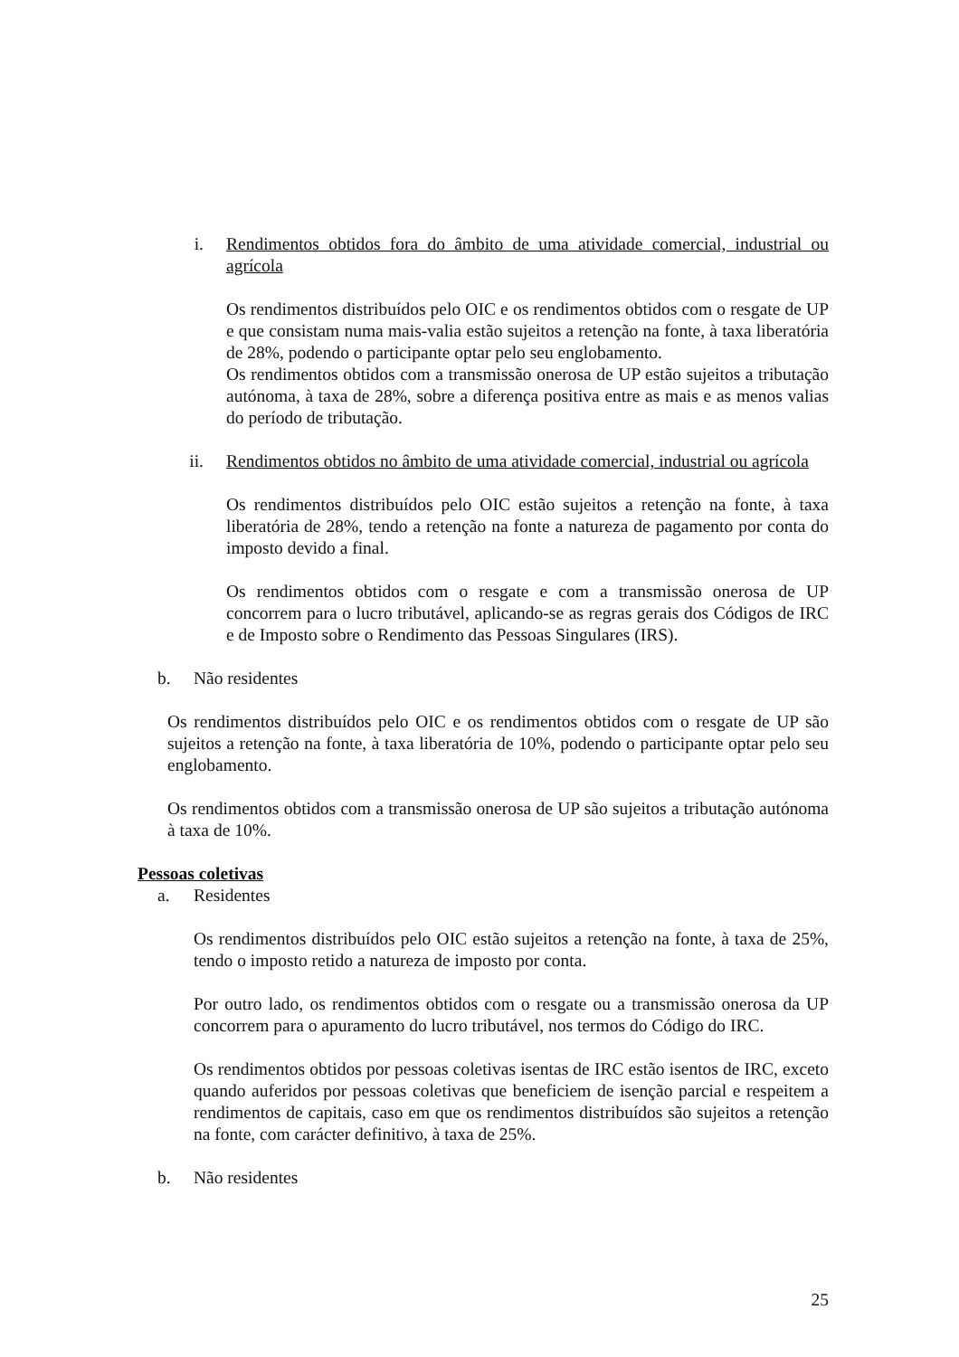i. Rendimentos obtidos fora do âmbito de uma atividade comercial, industrial ou agrícola
Os rendimentos distribuídos pelo OIC e os rendimentos obtidos com o resgate de UP e que consistam numa mais-valia estão sujeitos a retenção na fonte, à taxa liberatória de 28%, podendo o participante optar pelo seu englobamento.
Os rendimentos obtidos com a transmissão onerosa de UP estão sujeitos a tributação autónoma, à taxa de 28%, sobre a diferença positiva entre as mais e as menos valias do período de tributação.
ii. Rendimentos obtidos no âmbito de uma atividade comercial, industrial ou agrícola
Os rendimentos distribuídos pelo OIC estão sujeitos a retenção na fonte, à taxa liberatória de 28%, tendo a retenção na fonte a natureza de pagamento por conta do imposto devido a final.
Os rendimentos obtidos com o resgate e com a transmissão onerosa de UP concorrem para o lucro tributável, aplicando-se as regras gerais dos Códigos de IRC e de Imposto sobre o Rendimento das Pessoas Singulares (IRS).
b. Não residentes
Os rendimentos distribuídos pelo OIC e os rendimentos obtidos com o resgate de UP são sujeitos a retenção na fonte, à taxa liberatória de 10%, podendo o participante optar pelo seu englobamento.
Os rendimentos obtidos com a transmissão onerosa de UP são sujeitos a tributação autónoma à taxa de 10%.
Pessoas coletivas
a. Residentes
Os rendimentos distribuídos pelo OIC estão sujeitos a retenção na fonte, à taxa de 25%, tendo o imposto retido a natureza de imposto por conta.
Por outro lado, os rendimentos obtidos com o resgate ou a transmissão onerosa da UP concorrem para o apuramento do lucro tributável, nos termos do Código do IRC.
Os rendimentos obtidos por pessoas coletivas isentas de IRC estão isentos de IRC, exceto quando auferidos por pessoas coletivas que beneficiem de isenção parcial e respeitem a rendimentos de capitais, caso em que os rendimentos distribuídos são sujeitos a retenção na fonte, com carácter definitivo, à taxa de 25%.
b. Não residentes
25